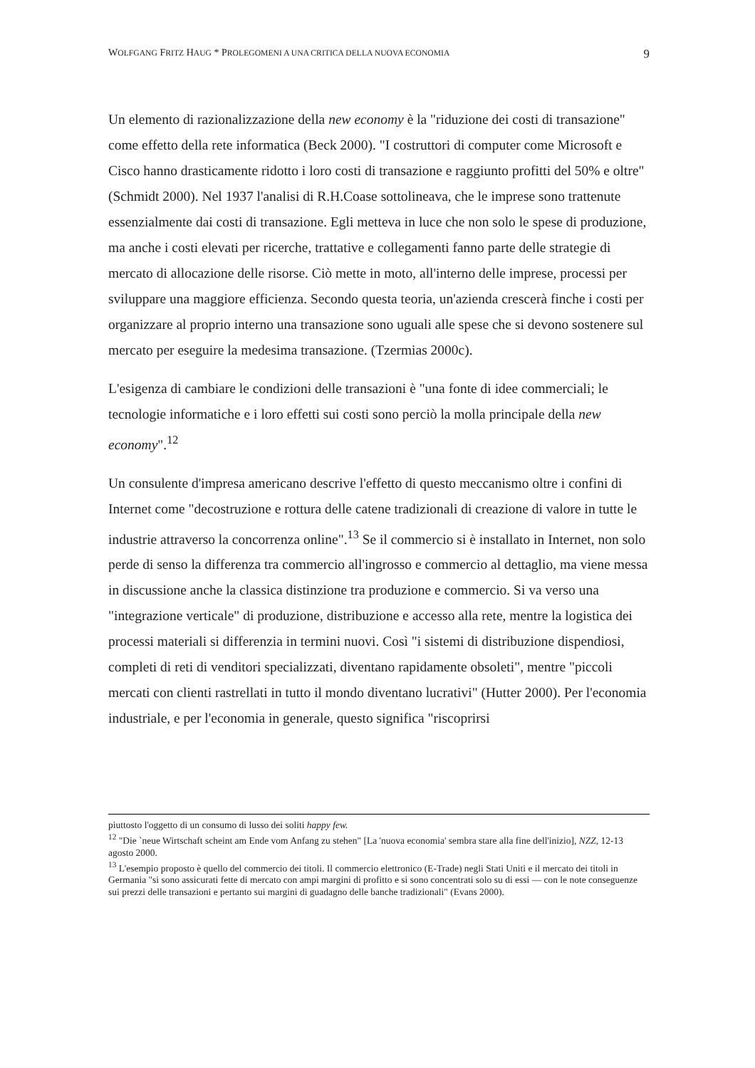WOLFGANG FRITZ HAUG * PROLEGOMENI A UNA CRITICA DELLA NUOVA ECONOMIA 9
Un elemento di razionalizzazione della new economy è la "riduzione dei costi di transazione" come effetto della rete informatica (Beck 2000). "I costruttori di computer come Microsoft e Cisco hanno drasticamente ridotto i loro costi di transazione e raggiunto profitti del 50% e oltre" (Schmidt 2000). Nel 1937 l'analisi di R.H.Coase sottolineava, che le imprese sono trattenute essenzialmente dai costi di transazione. Egli metteva in luce che non solo le spese di produzione, ma anche i costi elevati per ricerche, trattative e collegamenti fanno parte delle strategie di mercato di allocazione delle risorse. Ciò mette in moto, all'interno delle imprese, processi per sviluppare una maggiore efficienza. Secondo questa teoria, un'azienda crescerà finche i costi per organizzare al proprio interno una transazione sono uguali alle spese che si devono sostenere sul mercato per eseguire la medesima transazione. (Tzermias 2000c).
L'esigenza di cambiare le condizioni delle transazioni è "una fonte di idee commerciali; le tecnologie informatiche e i loro effetti sui costi sono perciò la molla principale della new economy".<sup>12</sup>
Un consulente d'impresa americano descrive l'effetto di questo meccanismo oltre i confini di Internet come "decostruzione e rottura delle catene tradizionali di creazione di valore in tutte le industrie attraverso la concorrenza online".<sup>13</sup> Se il commercio si è installato in Internet, non solo perde di senso la differenza tra commercio all'ingrosso e commercio al dettaglio, ma viene messa in discussione anche la classica distinzione tra produzione e commercio. Si va verso una "integrazione verticale" di produzione, distribuzione e accesso alla rete, mentre la logistica dei processi materiali si differenzia in termini nuovi. Così "i sistemi di distribuzione dispendiosi, completi di reti di venditori specializzati, diventano rapidamente obsoleti", mentre "piccoli mercati con clienti rastrellati in tutto il mondo diventano lucrativi" (Hutter 2000). Per l'economia industriale, e per l'economia in generale, questo significa "riscoprirsi
piuttosto l'oggetto di un consumo di lusso dei soliti happy few.
<sup>12</sup> "Die `neue Wirtschaft scheint am Ende vom Anfang zu stehen" [La 'nuova economia' sembra stare alla fine dell'inizio], NZZ, 12-13 agosto 2000.
<sup>13</sup> L'esempio proposto è quello del commercio dei titoli. Il commercio elettronico (E-Trade) negli Stati Uniti e il mercato dei titoli in Germania "si sono assicurati fette di mercato con ampi margini di profitto e si sono concentrati solo su di essi — con le note conseguenze sui prezzi delle transazioni e pertanto sui margini di guadagno delle banche tradizionali" (Evans 2000).